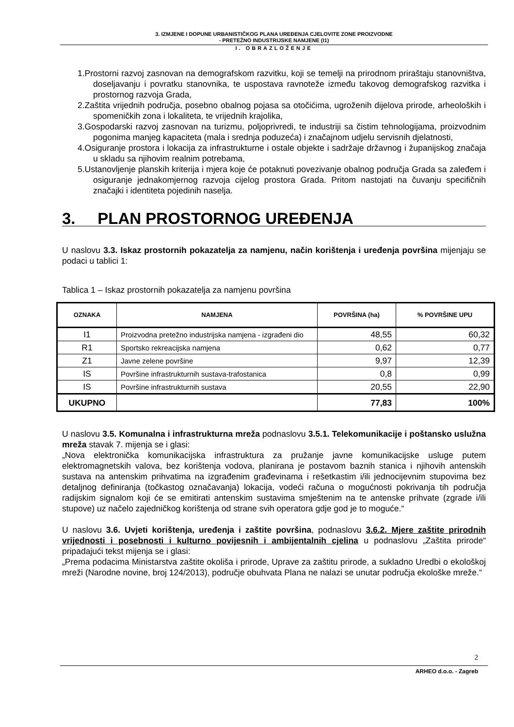3. IZMJENE I DOPUNE URBANISTIČKOG PLANA UREĐENJA CJELOVITE ZONE PROIZVODNE
- PRETEŽNO INDUSTRIJSKE NAMJENE (I1)
I. OBRAZLOŽENJE
1.Prostorni razvoj zasnovan na demografskom razvitku, koji se temelji na prirodnom priraštaju stanovništva, doseljavanju i povratku stanovnika, te uspostava ravnoteže između takovog demografskog razvitka i prostornog razvoja Grada,
2.Zaštita vrijednih područja, posebno obalnog pojasa sa otočićima, ugroženih dijelova prirode, arheoloških i spomeničkih zona i lokaliteta, te vrijednih krajolika,
3.Gospodarski razvoj zasnovan na turizmu, poljoprivredi, te industriji sa čistim tehnologijama, proizvodnim pogonima manjeg kapaciteta (mala i srednja poduzeća) i značajnom udjelu servisnih djelatnosti,
4.Osiguranje prostora i lokacija za infrastrukturne i ostale objekte i sadržaje državnog i županijskog značaja u skladu sa njihovim realnim potrebama,
5.Ustanovljenje planskih kriterija i mjera koje će potaknuti povezivanje obalnog područja Grada sa zaleđem i osiguranje jednakomjernog razvoja cijelog prostora Grada. Pritom nastojati na čuvanju specifičnih značajki i identiteta pojedinih naselja.
3. PLAN PROSTORNOG UREĐENJA
U naslovu 3.3. Iskaz prostornih pokazatelja za namjenu, način korištenja i uređenja površina mijenjaju se podaci u tablici 1:
Tablica 1 – Iskaz prostornih pokazatelja za namjenu površina
| OZNAKA | NAMJENA | POVRŠINA (ha) | % POVRŠINE UPU |
| --- | --- | --- | --- |
| I1 | Proizvodna pretežno industrijska namjena - izgrađeni dio | 48,55 | 60,32 |
| R1 | Sportsko rekreacijska namjena | 0,62 | 0,77 |
| Z1 | Javne zelene površine | 9,97 | 12,39 |
| IS | Površine infrastrukturnih sustava-trafostanica | 0,8 | 0,99 |
| IS | Površine infrastrukturnih sustava | 20,55 | 22,90 |
| UKUPNO | | 77,83 | 100% |
U naslovu 3.5. Komunalna i infrastrukturna mreža podnaslovu 3.5.1. Telekomunikacije i poštansko uslužna mreža stavak 7. mijenja se i glasi:
„Nova elektronička komunikacijska infrastruktura za pružanje javne komunikacijske usluge putem elektromagnetskih valova, bez korištenja vodova, planirana je postavom baznih stanica i njihovih antenskih sustava na antenskim prihvatima na izgrađenim građevinama i rešetkastim i/ili jednocijevnim stupovima bez detaljnog definiranja (točkastog označavanja) lokacija, vodeći računa o mogućnosti pokrivanja tih područja radijskim signalom koji će se emitirati antenskim sustavima smještenim na te antenske prihvate (zgrade i/ili stupove) uz načelo zajedničkog korištenja od strane svih operatora gdje god je to moguće.“
U naslovu 3.6. Uvjeti korištenja, uređenja i zaštite površina, podnaslovu 3.6.2. Mjere zaštite prirodnih vrijednosti i posebnosti i kulturno povijesnih i ambijentalnih cjelina u podnaslovu „Zaštita prirode“ pripadajući tekst mijenja se i glasi:
„Prema podacima Ministarstva zaštite okoliša i prirode, Uprave za zaštitu prirode, a sukladno Uredbi o ekološkoj mreži (Narodne novine, broj 124/2013), područje obuhvata Plana ne nalazi se unutar područja ekološke mreže.“
2
ARHEO d.o.o. - Zagreb